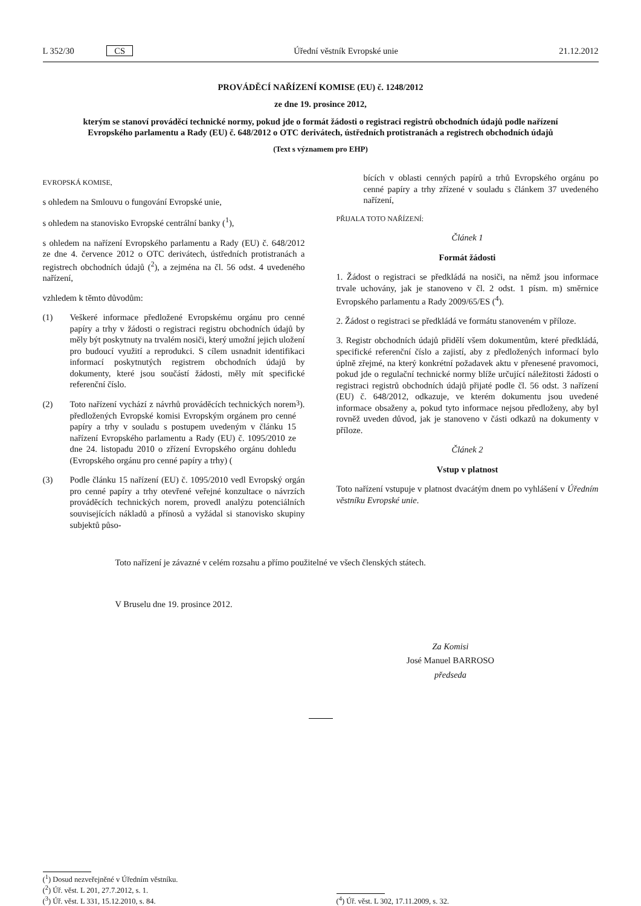L 352/30 CS Úřední věstník Evropské unie 21.12.2012
PROVÁDĚCÍ NAŘÍZENÍ KOMISE (EU) č. 1248/2012
ze dne 19. prosince 2012,
kterým se stanoví prováděcí technické normy, pokud jde o formát žádosti o registraci registrů obchodních údajů podle nařízení Evropského parlamentu a Rady (EU) č. 648/2012 o OTC derivátech, ústředních protistranách a registrech obchodních údajů
(Text s významem pro EHP)
EVROPSKÁ KOMISE,
s ohledem na Smlouvu o fungování Evropské unie,
s ohledem na stanovisko Evropské centrální banky (<sup>1</sup>),
s ohledem na nařízení Evropského parlamentu a Rady (EU) č. 648/2012 ze dne 4. července 2012 o OTC derivátech, ústředních protistranách a registrech obchodních údajů (<sup>2</sup>), a zejména na čl. 56 odst. 4 uvedeného nařízení,
vzhledem k těmto důvodům:
(1) Veškeré informace předložené Evropskému orgánu pro cenné papíry a trhy v žádosti o registraci registru obchodních údajů by měly být poskytnuty na trvalém nosiči, který umožní jejich uložení pro budoucí využití a reprodukci. S cílem usnadnit identifikaci informací poskytnutých registrem obchodních údajů by dokumenty, které jsou součástí žádosti, měly mít specifické referenční číslo.
(2) Toto nařízení vychází z návrhů prováděcích technických norem předložených Evropské komisi Evropským orgánem pro cenné papíry a trhy v souladu s postupem uvedeným v článku 15 nařízení Evropského parlamentu a Rady (EU) č. 1095/2010 ze dne 24. listopadu 2010 o zřízení Evropského orgánu dohledu (Evropského orgánu pro cenné papíry a trhy) (<sup>3</sup>).
(3) Podle článku 15 nařízení (EU) č. 1095/2010 vedl Evropský orgán pro cenné papíry a trhy otevřené veřejné konzultace o návrzích prováděcích technických norem, provedl analýzu potenciálních souvisejících nákladů a přínosů a vyžádal si stanovisko skupiny subjektů půso-
bících v oblasti cenných papírů a trhů Evropského orgánu po cenné papíry a trhy zřízené v souladu s článkem 37 uvedeného nařízení,
PŘIJALA TOTO NAŘÍZENÍ:
Článek 1
Formát žádosti
1. Žádost o registraci se předkládá na nosiči, na němž jsou informace trvale uchovány, jak je stanoveno v čl. 2 odst. 1 písm. m) směrnice Evropského parlamentu a Rady 2009/65/ES (<sup>4</sup>).
2. Žádost o registraci se předkládá ve formátu stanoveném v příloze.
3. Registr obchodních údajů přidělí všem dokumentům, které předkládá, specifické referenční číslo a zajistí, aby z předložených informací bylo úplně zřejmé, na který konkrétní požadavek aktu v přenesené pravomoci, pokud jde o regulační technické normy blíže určující náležitosti žádosti o registraci registrů obchodních údajů přijaté podle čl. 56 odst. 3 nařízení (EU) č. 648/2012, odkazuje, ve kterém dokumentu jsou uvedené informace obsaženy a, pokud tyto informace nejsou předloženy, aby byl rovněž uveden důvod, jak je stanoveno v části odkazů na dokumenty v příloze.
Článek 2
Vstup v platnost
Toto nařízení vstupuje v platnost dvacátým dnem po vyhlášení v Úředním věstníku Evropské unie.
Toto nařízení je závazné v celém rozsahu a přímo použitelné ve všech členských státech.
V Bruselu dne 19. prosince 2012.
Za Komisi
José Manuel BARROSO
předseda
(<sup>1</sup>) Dosud nezveřejněné v Úředním věstníku.
(<sup>2</sup>) Úř. věst. L 201, 27.7.2012, s. 1.
(<sup>3</sup>) Úř. věst. L 331, 15.12.2010, s. 84.
(<sup>4</sup>) Úř. věst. L 302, 17.11.2009, s. 32.